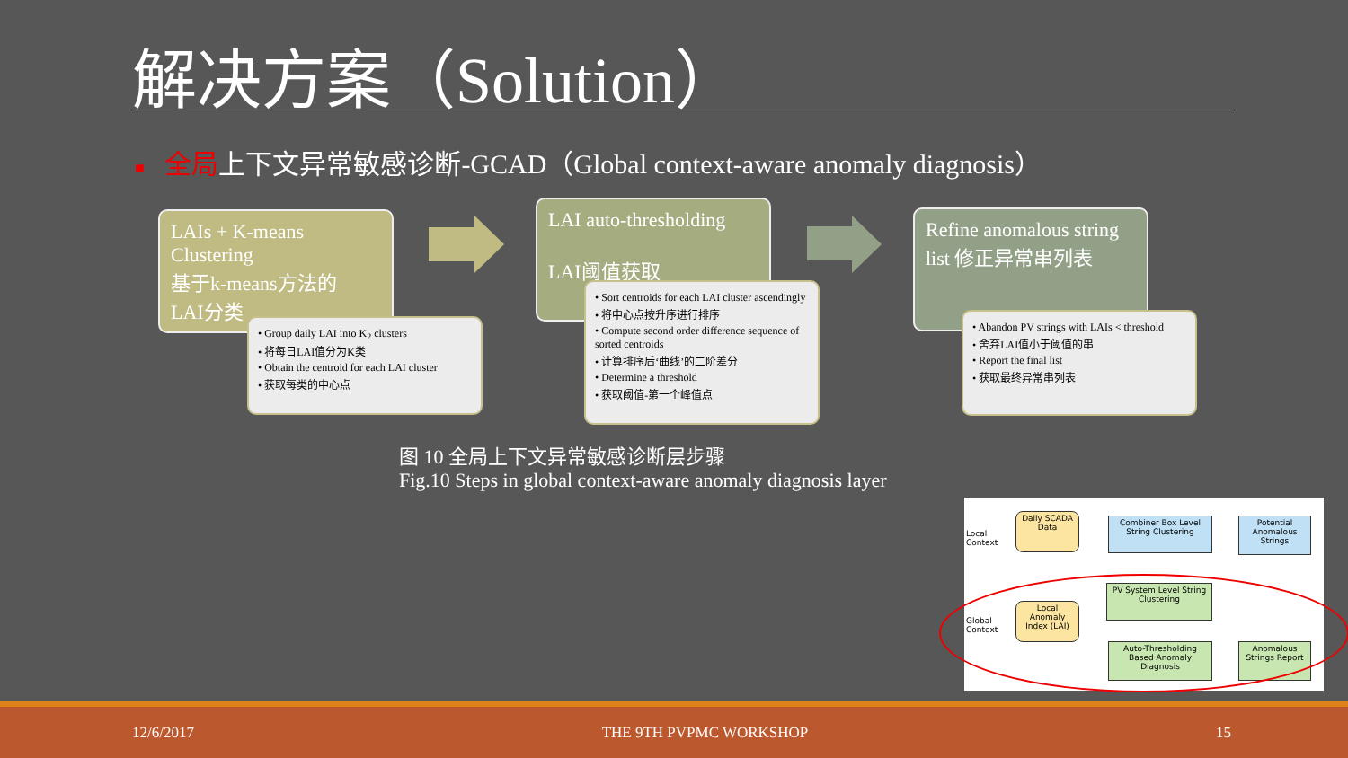解决方案（Solution）
■ 全局上下文异常敏感诊断-GCAD（Global context-aware anomaly diagnosis）
LAIs + K-means Clustering
基于k-means方法的
LAI分类
• Group daily LAI into K<sub>2</sub> clusters
• 将每日LAI值分为K类
• Obtain the centroid for each LAI cluster
• 获取每类的中心点
LAI auto-thresholding
LAI阈值获取
• Sort centroids for each LAI cluster ascendingly
• 将中心点按升序进行排序
• Compute second order difference sequence of sorted centroids
• 计算排序后‘曲线’的二阶差分
• Determine a threshold
• 获取阈值-第一个峰值点
Refine anomalous string list 修正异常串列表
• Abandon PV strings with LAIs < threshold
• 舍弃LAI值小于阈值的串
• Report the final list
• 获取最终异常串列表
图 10 全局上下文异常敏感诊断层步骤
Fig.10 Steps in global context-aware anomaly diagnosis layer
Local
Context
Global
Context
Daily SCADA Data
Combiner Box Level String Clustering
Potential Anomalous Strings
Local Anomaly Index (LAI)
PV System Level String Clustering
Auto-Thresholding Based Anomaly Diagnosis
Anomalous Strings Report
12/6/2017 THE 9TH PVPMC WORKSHOP 15